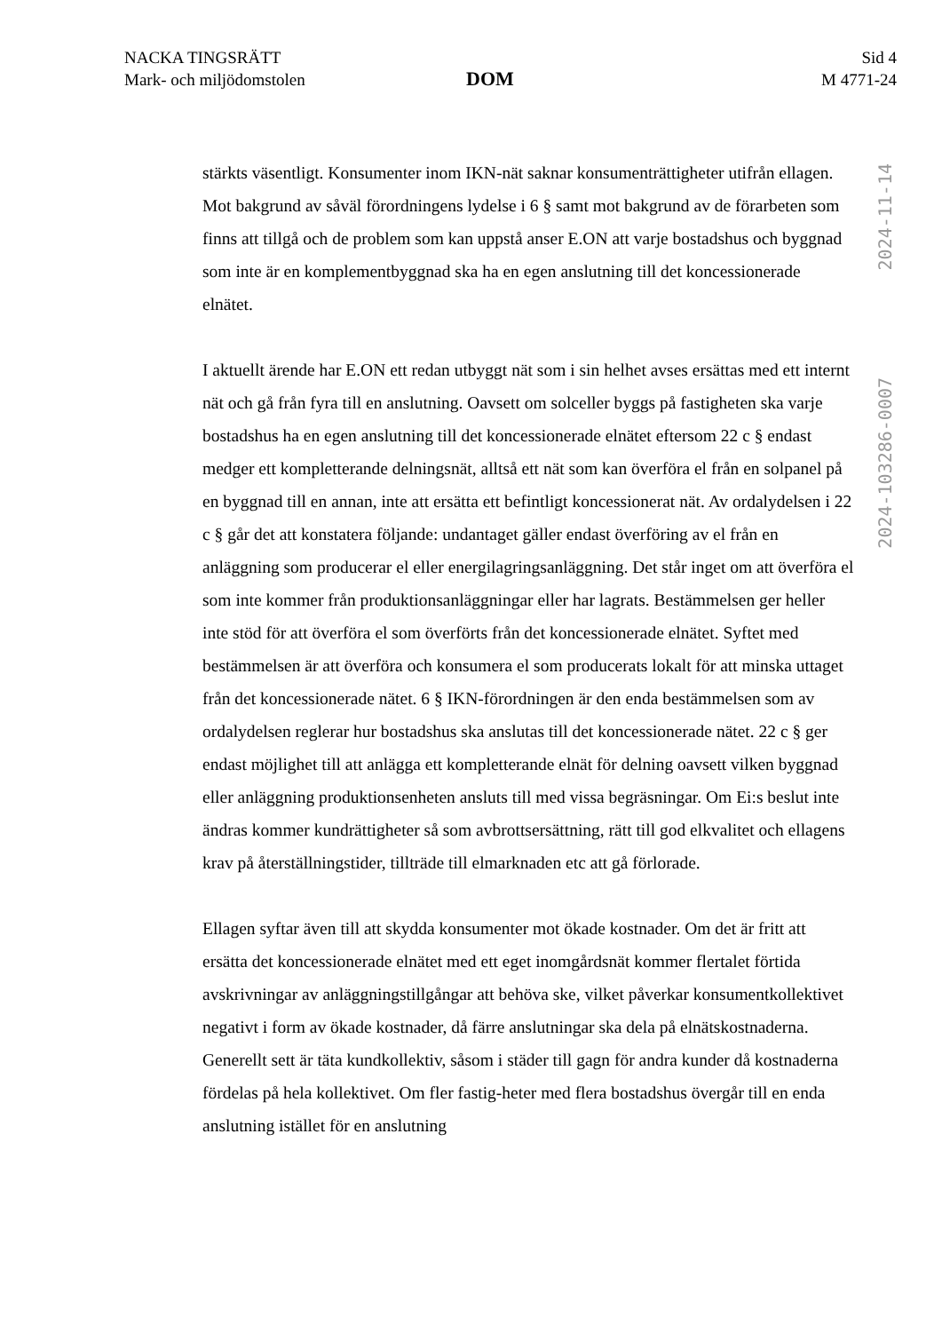NACKA TINGSRÄTT
Mark- och miljödomstolen
DOM
Sid 4
M 4771-24
stärkts väsentligt. Konsumenter inom IKN-nät saknar konsumenträttigheter utifrån ellagen. Mot bakgrund av såväl förordningens lydelse i 6 § samt mot bakgrund av de förarbeten som finns att tillgå och de problem som kan uppstå anser E.ON att varje bostadshus och byggnad som inte är en komplementbyggnad ska ha en egen anslutning till det koncessionerade elnätet.
I aktuellt ärende har E.ON ett redan utbyggt nät som i sin helhet avses ersättas med ett internt nät och gå från fyra till en anslutning. Oavsett om solceller byggs på fastigheten ska varje bostadshus ha en egen anslutning till det koncessionerade elnätet eftersom 22 c § endast medger ett kompletterande delningsnät, alltså ett nät som kan överföra el från en solpanel på en byggnad till en annan, inte att ersätta ett befintligt koncessionerat nät. Av ordalydelsen i 22 c § går det att konstatera följande: undantaget gäller endast överföring av el från en anläggning som producerar el eller energilagringsanläggning. Det står inget om att överföra el som inte kommer från produktionsanläggningar eller har lagrats. Bestämmelsen ger heller inte stöd för att överföra el som överförts från det koncessionerade elnätet. Syftet med bestämmelsen är att överföra och konsumera el som producerats lokalt för att minska uttaget från det koncessionerade nätet. 6 § IKN-förordningen är den enda bestämmelsen som av ordalydelsen reglerar hur bostadshus ska anslutas till det koncessionerade nätet. 22 c § ger endast möjlighet till att anlägga ett kompletterande elnät för delning oavsett vilken byggnad eller anläggning produktionsenheten ansluts till med vissa begräsningar. Om Ei:s beslut inte ändras kommer kundrättigheter så som avbrottsersättning, rätt till god elkvalitet och ellagens krav på återställningstider, tillträde till elmarknaden etc att gå förlorade.
Ellagen syftar även till att skydda konsumenter mot ökade kostnader. Om det är fritt att ersätta det koncessionerade elnätet med ett eget inomgårdsnät kommer flertalet förtida avskrivningar av anläggningstillgångar att behöva ske, vilket påverkar konsumentkollektivet negativt i form av ökade kostnader, då färre anslutningar ska dela på elnätskostnaderna. Generellt sett är täta kundkollektiv, såsom i städer till gagn för andra kunder då kostnaderna fördelas på hela kollektivet. Om fler fastig-heter med flera bostadshus övergår till en enda anslutning istället för en anslutning
2024-11-14
2024-103286-0007